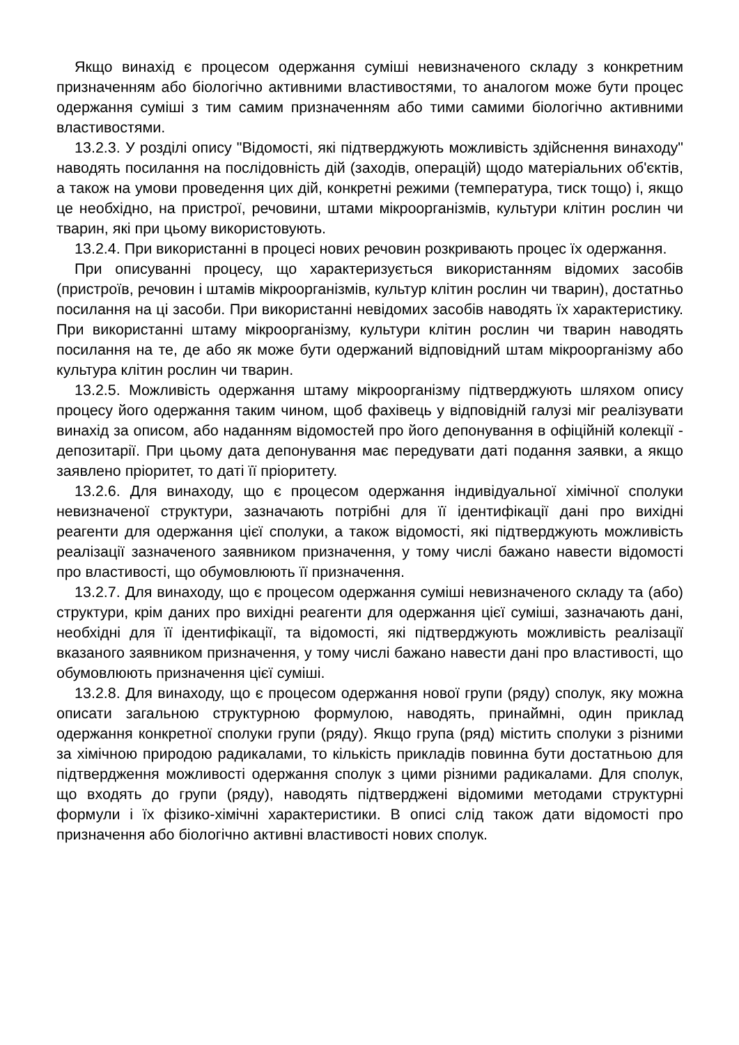Якщо винахід є процесом одержання суміші невизначеного складу з конкретним призначенням або біологічно активними властивостями, то аналогом може бути процес одержання суміші з тим самим призначенням або тими самими біологічно активними властивостями.
13.2.3. У розділі опису "Відомості, які підтверджують можливість здійснення винаходу" наводять посилання на послідовність дій (заходів, операцій) щодо матеріальних об'єктів, а також на умови проведення цих дій, конкретні режими (температура, тиск тощо) і, якщо це необхідно, на пристрої, речовини, штами мікроорганізмів, культури клітин рослин чи тварин, які при цьому використовують.
13.2.4. При використанні в процесі нових речовин розкривають процес їх одержання.
При описуванні процесу, що характеризується використанням відомих засобів (пристроїв, речовин і штамів мікроорганізмів, культур клітин рослин чи тварин), достатньо посилання на ці засоби. При використанні невідомих засобів наводять їх характеристику. При використанні штаму мікроорганізму, культури клітин рослин чи тварин наводять посилання на те, де або як може бути одержаний відповідний штам мікроорганізму або культура клітин рослин чи тварин.
13.2.5. Можливість одержання штаму мікроорганізму підтверджують шляхом опису процесу його одержання таким чином, щоб фахівець у відповідній галузі міг реалізувати винахід за описом, або наданням відомостей про його депонування в офіційній колекції - депозитарії. При цьому дата депонування має передувати даті подання заявки, а якщо заявлено пріоритет, то даті її пріоритету.
13.2.6. Для винаходу, що є процесом одержання індивідуальної хімічної сполуки невизначеної структури, зазначають потрібні для її ідентифікації дані про вихідні реагенти для одержання цієї сполуки, а також відомості, які підтверджують можливість реалізації зазначеного заявником призначення, у тому числі бажано навести відомості про властивості, що обумовлюють її призначення.
13.2.7. Для винаходу, що є процесом одержання суміші невизначеного складу та (або) структури, крім даних про вихідні реагенти для одержання цієї суміші, зазначають дані, необхідні для її ідентифікації, та відомості, які підтверджують можливість реалізації вказаного заявником призначення, у тому числі бажано навести дані про властивості, що обумовлюють призначення цієї суміші.
13.2.8. Для винаходу, що є процесом одержання нової групи (ряду) сполук, яку можна описати загальною структурною формулою, наводять, принаймні, один приклад одержання конкретної сполуки групи (ряду). Якщо група (ряд) містить сполуки з різними за хімічною природою радикалами, то кількість прикладів повинна бути достатньою для підтвердження можливості одержання сполук з цими різними радикалами. Для сполук, що входять до групи (ряду), наводять підтверджені відомими методами структурні формули і їх фізико-хімічні характеристики. В описі слід також дати відомості про призначення або біологічно активні властивості нових сполук.